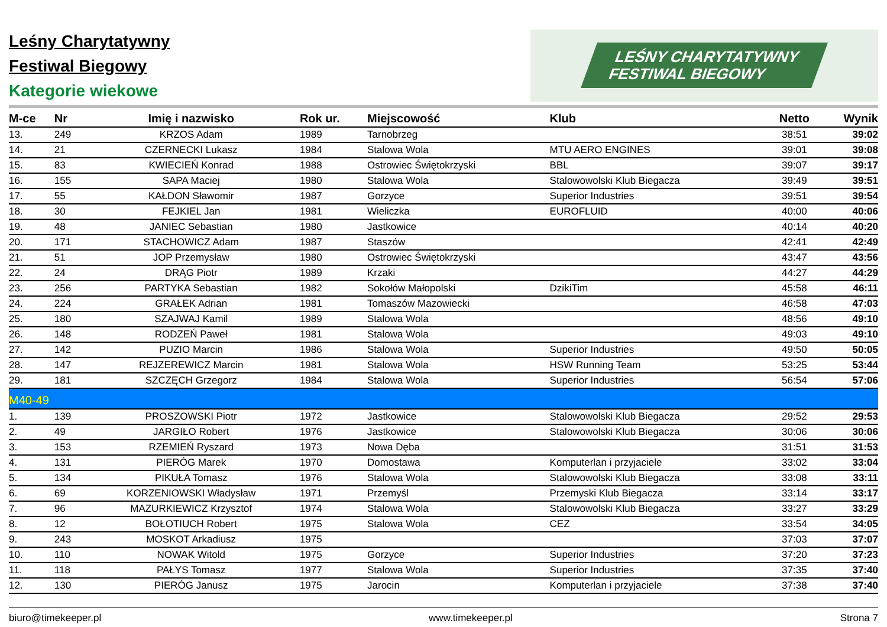Leśny Charytatywny
Festiwal Biegowy
Kategorie wiekowe
LEŚNY CHARYTATYWNY
FESTIWAL BIEGOWY
| M-ce | Nr | Imię i nazwisko | Rok ur. | Miejscowość | Klub | Netto | Wynik |
| --- | --- | --- | --- | --- | --- | --- | --- |
| 13. | 249 | KRZOS Adam | 1989 | Tarnobrzeg | | 38:51 | 39:02 |
| 14. | 21 | CZERNECKI Lukasz | 1984 | Stalowa Wola | MTU AERO ENGINES | 39:01 | 39:08 |
| 15. | 83 | KWIECIEŃ Konrad | 1988 | Ostrowiec Świętokrzyski | BBL | 39:07 | 39:17 |
| 16. | 155 | SAPA Maciej | 1980 | Stalowa Wola | Stalowowolski Klub Biegacza | 39:49 | 39:51 |
| 17. | 55 | KAŁDON Sławomir | 1987 | Gorzyce | Superior Industries | 39:51 | 39:54 |
| 18. | 30 | FEJKIEL Jan | 1981 | Wieliczka | EUROFLUID | 40:00 | 40:06 |
| 19. | 48 | JANIEC Sebastian | 1980 | Jastkowice | | 40:14 | 40:20 |
| 20. | 171 | STACHOWICZ Adam | 1987 | Staszów | | 42:41 | 42:49 |
| 21. | 51 | JOP Przemysław | 1980 | Ostrowiec Świętokrzyski | | 43:47 | 43:56 |
| 22. | 24 | DRĄG Piotr | 1989 | Krzaki | | 44:27 | 44:29 |
| 23. | 256 | PARTYKA Sebastian | 1982 | Sokołów Małopolski | DzikiTim | 45:58 | 46:11 |
| 24. | 224 | GRAŁEK Adrian | 1981 | Tomaszów Mazowiecki | | 46:58 | 47:03 |
| 25. | 180 | SZAJWAJ Kamil | 1989 | Stalowa Wola | | 48:56 | 49:10 |
| 26. | 148 | RODZEŃ Paweł | 1981 | Stalowa Wola | | 49:03 | 49:10 |
| 27. | 142 | PUZIO Marcin | 1986 | Stalowa Wola | Superior Industries | 49:50 | 50:05 |
| 28. | 147 | REJZEREWICZ Marcin | 1981 | Stalowa Wola | HSW Running Team | 53:25 | 53:44 |
| 29. | 181 | SZCZĘCH Grzegorz | 1984 | Stalowa Wola | Superior Industries | 56:54 | 57:06 |
| M40-49 | | | | | | | |
| 1. | 139 | PROSZOWSKI Piotr | 1972 | Jastkowice | Stalowowolski Klub Biegacza | 29:52 | 29:53 |
| 2. | 49 | JARGIŁO Robert | 1976 | Jastkowice | Stalowowolski Klub Biegacza | 30:06 | 30:06 |
| 3. | 153 | RZEMIEŃ Ryszard | 1973 | Nowa Dęba | | 31:51 | 31:53 |
| 4. | 131 | PIERÓG Marek | 1970 | Domostawa | Komputerlan i przyjaciele | 33:02 | 33:04 |
| 5. | 134 | PIKUŁA Tomasz | 1976 | Stalowa Wola | Stalowowolski Klub Biegacza | 33:08 | 33:11 |
| 6. | 69 | KORZENIOWSKI Władysław | 1971 | Przemyśl | Przemyski Klub Biegacza | 33:14 | 33:17 |
| 7. | 96 | MAZURKIEWICZ Krzysztof | 1974 | Stalowa Wola | Stalowowolski Klub Biegacza | 33:27 | 33:29 |
| 8. | 12 | BOŁOTIUCH Robert | 1975 | Stalowa Wola | CEZ | 33:54 | 34:05 |
| 9. | 243 | MOSKOT Arkadiusz | 1975 | | | 37:03 | 37:07 |
| 10. | 110 | NOWAK Witold | 1975 | Gorzyce | Superior Industries | 37:20 | 37:23 |
| 11. | 118 | PAŁYS Tomasz | 1977 | Stalowa Wola | Superior Industries | 37:35 | 37:40 |
| 12. | 130 | PIERÓG Janusz | 1975 | Jarocin | Komputerlan i przyjaciele | 37:38 | 37:40 |
biuro@timekeeper.pl www.timekeeper.pl Strona 7